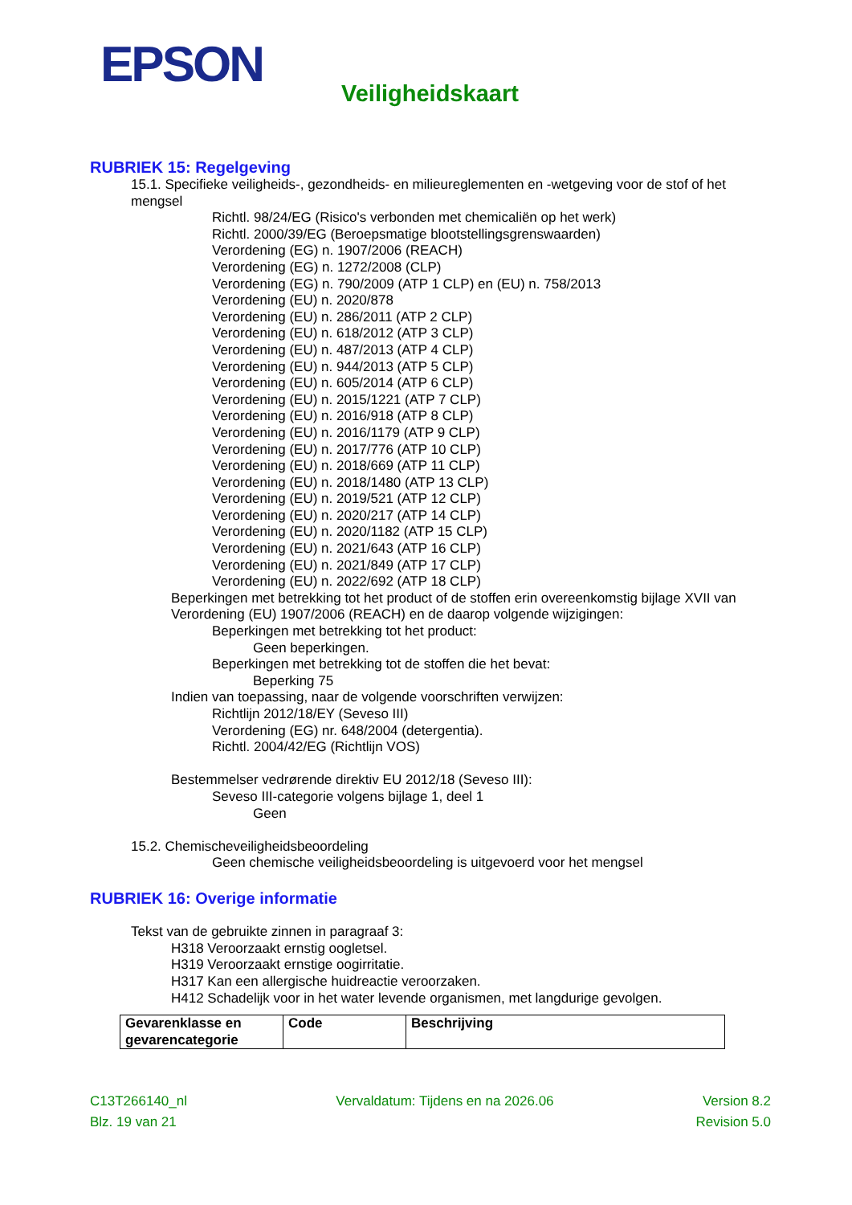EPSON Veiligheidskaart
RUBRIEK 15: Regelgeving
15.1. Specifieke veiligheids-, gezondheids- en milieureglementen en -wetgeving voor de stof of het mengsel
Richtl. 98/24/EG (Risico's verbonden met chemicaliën op het werk)
Richtl. 2000/39/EG (Beroepsmatige blootstellingsgrenswaarden)
Verordening (EG) n. 1907/2006 (REACH)
Verordening (EG) n. 1272/2008 (CLP)
Verordening (EG) n. 790/2009 (ATP 1 CLP) en (EU) n. 758/2013
Verordening (EU) n. 2020/878
Verordening (EU) n. 286/2011 (ATP 2 CLP)
Verordening (EU) n. 618/2012 (ATP 3 CLP)
Verordening (EU) n. 487/2013 (ATP 4 CLP)
Verordening (EU) n. 944/2013 (ATP 5 CLP)
Verordening (EU) n. 605/2014 (ATP 6 CLP)
Verordening (EU) n. 2015/1221 (ATP 7 CLP)
Verordening (EU) n. 2016/918 (ATP 8 CLP)
Verordening (EU) n. 2016/1179 (ATP 9 CLP)
Verordening (EU) n. 2017/776 (ATP 10 CLP)
Verordening (EU) n. 2018/669 (ATP 11 CLP)
Verordening (EU) n. 2018/1480 (ATP 13 CLP)
Verordening (EU) n. 2019/521 (ATP 12 CLP)
Verordening (EU) n. 2020/217 (ATP 14 CLP)
Verordening (EU) n. 2020/1182 (ATP 15 CLP)
Verordening (EU) n. 2021/643 (ATP 16 CLP)
Verordening (EU) n. 2021/849 (ATP 17 CLP)
Verordening (EU) n. 2022/692 (ATP 18 CLP)
Beperkingen met betrekking tot het product of de stoffen erin overeenkomstig bijlage XVII van Verordening (EU) 1907/2006 (REACH) en de daarop volgende wijzigingen:
Beperkingen met betrekking tot het product:
Geen beperkingen.
Beperkingen met betrekking tot de stoffen die het bevat:
Beperking 75
Indien van toepassing, naar de volgende voorschriften verwijzen:
Richtlijn 2012/18/EY (Seveso III)
Verordening (EG) nr. 648/2004 (detergentia).
Richtl. 2004/42/EG (Richtlijn VOS)
Bestemmelser vedrørende direktiv EU 2012/18 (Seveso III):
Seveso III-categorie volgens bijlage 1, deel 1
Geen
15.2. Chemischeveiligheidsbeoordeling
Geen chemische veiligheidsbeoordeling is uitgevoerd voor het mengsel
RUBRIEK 16: Overige informatie
Tekst van de gebruikte zinnen in paragraaf 3:
H318 Veroorzaakt ernstig oogletsel.
H319 Veroorzaakt ernstige oogirritatie.
H317 Kan een allergische huidreactie veroorzaken.
H412 Schadelijk voor in het water levende organismen, met langdurige gevolgen.
| Gevarenklasse en gevarencategorie | Code | Beschrijving |
C13T266140_nl Vervaldatum: Tijdens en na 2026.06 Version 8.2
Blz. 19 van 21 Revision 5.0